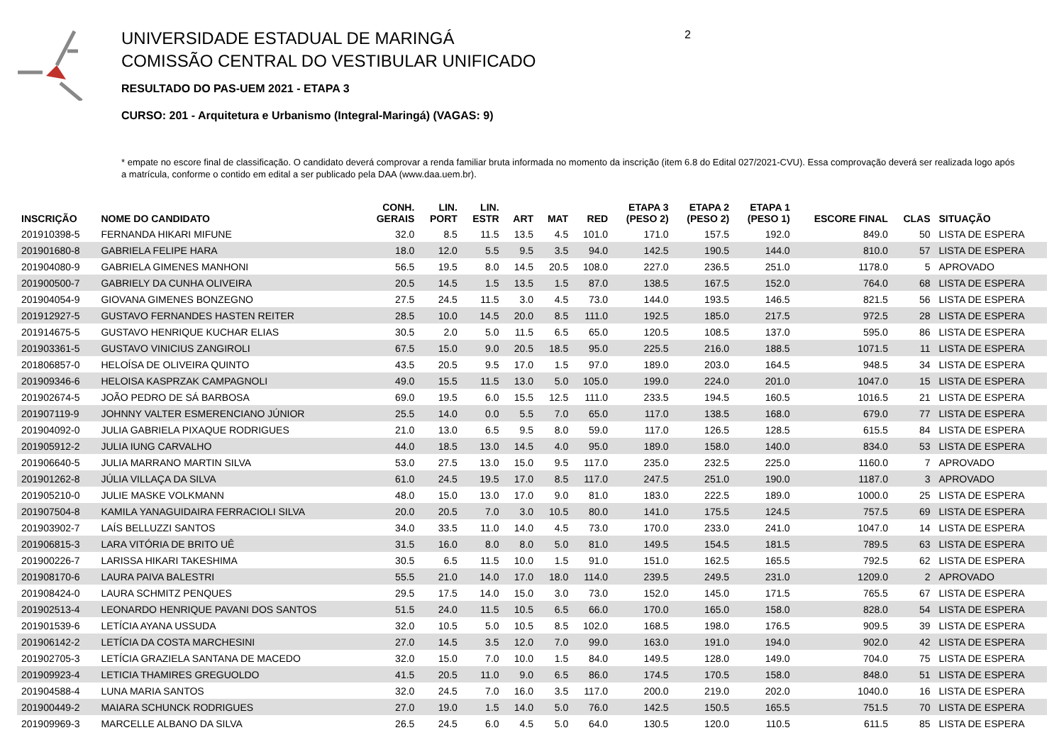2
UNIVERSIDADE ESTADUAL DE MARINGÁ
COMISSÃO CENTRAL DO VESTIBULAR UNIFICADO
RESULTADO DO PAS-UEM 2021 - ETAPA 3
CURSO: 201 - Arquitetura e Urbanismo (Integral-Maringá) (VAGAS: 9)
* empate no escore final de classificação. O candidato deverá comprovar a renda familiar bruta informada no momento da inscrição (item 6.8 do Edital 027/2021-CVU). Essa comprovação deverá ser realizada logo após a matrícula, conforme o contido em edital a ser publicado pela DAA (www.daa.uem.br).
| INSCRIÇÃO | NOME DO CANDIDATO | CONH. GERAIS | LIN. PORT | LIN. ESTR | ART | MAT | RED | ETAPA 3 (PESO 2) | ETAPA 2 (PESO 2) | ETAPA 1 (PESO 1) | ESCORE FINAL | CLAS | SITUAÇÃO |
| --- | --- | --- | --- | --- | --- | --- | --- | --- | --- | --- | --- | --- | --- |
| 201910398-5 | FERNANDA HIKARI MIFUNE | 32.0 | 8.5 | 11.5 | 13.5 | 4.5 | 101.0 | 171.0 | 157.5 | 192.0 | 849.0 | 50 | LISTA DE ESPERA |
| 201901680-8 | GABRIELA FELIPE HARA | 18.0 | 12.0 | 5.5 | 9.5 | 3.5 | 94.0 | 142.5 | 190.5 | 144.0 | 810.0 | 57 | LISTA DE ESPERA |
| 201904080-9 | GABRIELA GIMENES MANHONI | 56.5 | 19.5 | 8.0 | 14.5 | 20.5 | 108.0 | 227.0 | 236.5 | 251.0 | 1178.0 | 5 | APROVADO |
| 201900500-7 | GABRIELY DA CUNHA OLIVEIRA | 20.5 | 14.5 | 1.5 | 13.5 | 1.5 | 87.0 | 138.5 | 167.5 | 152.0 | 764.0 | 68 | LISTA DE ESPERA |
| 201904054-9 | GIOVANA GIMENES BONZEGNO | 27.5 | 24.5 | 11.5 | 3.0 | 4.5 | 73.0 | 144.0 | 193.5 | 146.5 | 821.5 | 56 | LISTA DE ESPERA |
| 201912927-5 | GUSTAVO FERNANDES HASTEN REITER | 28.5 | 10.0 | 14.5 | 20.0 | 8.5 | 111.0 | 192.5 | 185.0 | 217.5 | 972.5 | 28 | LISTA DE ESPERA |
| 201914675-5 | GUSTAVO HENRIQUE KUCHAR ELIAS | 30.5 | 2.0 | 5.0 | 11.5 | 6.5 | 65.0 | 120.5 | 108.5 | 137.0 | 595.0 | 86 | LISTA DE ESPERA |
| 201903361-5 | GUSTAVO VINICIUS ZANGIROLI | 67.5 | 15.0 | 9.0 | 20.5 | 18.5 | 95.0 | 225.5 | 216.0 | 188.5 | 1071.5 | 11 | LISTA DE ESPERA |
| 201806857-0 | HELOÍSA DE OLIVEIRA QUINTO | 43.5 | 20.5 | 9.5 | 17.0 | 1.5 | 97.0 | 189.0 | 203.0 | 164.5 | 948.5 | 34 | LISTA DE ESPERA |
| 201909346-6 | HELOISA KASPRZAK CAMPAGNOLI | 49.0 | 15.5 | 11.5 | 13.0 | 5.0 | 105.0 | 199.0 | 224.0 | 201.0 | 1047.0 | 15 | LISTA DE ESPERA |
| 201902674-5 | JOÃO PEDRO DE SÁ BARBOSA | 69.0 | 19.5 | 6.0 | 15.5 | 12.5 | 111.0 | 233.5 | 194.5 | 160.5 | 1016.5 | 21 | LISTA DE ESPERA |
| 201907119-9 | JOHNNY VALTER ESMERENCIANO JÚNIOR | 25.5 | 14.0 | 0.0 | 5.5 | 7.0 | 65.0 | 117.0 | 138.5 | 168.0 | 679.0 | 77 | LISTA DE ESPERA |
| 201904092-0 | JULIA GABRIELA PIXAQUE RODRIGUES | 21.0 | 13.0 | 6.5 | 9.5 | 8.0 | 59.0 | 117.0 | 126.5 | 128.5 | 615.5 | 84 | LISTA DE ESPERA |
| 201905912-2 | JULIA IUNG CARVALHO | 44.0 | 18.5 | 13.0 | 14.5 | 4.0 | 95.0 | 189.0 | 158.0 | 140.0 | 834.0 | 53 | LISTA DE ESPERA |
| 201906640-5 | JULIA MARRANO MARTIN SILVA | 53.0 | 27.5 | 13.0 | 15.0 | 9.5 | 117.0 | 235.0 | 232.5 | 225.0 | 1160.0 | 7 | APROVADO |
| 201901262-8 | JÚLIA VILLAÇA DA SILVA | 61.0 | 24.5 | 19.5 | 17.0 | 8.5 | 117.0 | 247.5 | 251.0 | 190.0 | 1187.0 | 3 | APROVADO |
| 201905210-0 | JULIE MASKE VOLKMANN | 48.0 | 15.0 | 13.0 | 17.0 | 9.0 | 81.0 | 183.0 | 222.5 | 189.0 | 1000.0 | 25 | LISTA DE ESPERA |
| 201907504-8 | KAMILA YANAGUIDAIRA FERRACIOLI SILVA | 20.0 | 20.5 | 7.0 | 3.0 | 10.5 | 80.0 | 141.0 | 175.5 | 124.5 | 757.5 | 69 | LISTA DE ESPERA |
| 201903902-7 | LAÍS BELLUZZI SANTOS | 34.0 | 33.5 | 11.0 | 14.0 | 4.5 | 73.0 | 170.0 | 233.0 | 241.0 | 1047.0 | 14 | LISTA DE ESPERA |
| 201906815-3 | LARA VITÓRIA DE BRITO UÊ | 31.5 | 16.0 | 8.0 | 8.0 | 5.0 | 81.0 | 149.5 | 154.5 | 181.5 | 789.5 | 63 | LISTA DE ESPERA |
| 201900226-7 | LARISSA HIKARI TAKESHIMA | 30.5 | 6.5 | 11.5 | 10.0 | 1.5 | 91.0 | 151.0 | 162.5 | 165.5 | 792.5 | 62 | LISTA DE ESPERA |
| 201908170-6 | LAURA PAIVA BALESTRI | 55.5 | 21.0 | 14.0 | 17.0 | 18.0 | 114.0 | 239.5 | 249.5 | 231.0 | 1209.0 | 2 | APROVADO |
| 201908424-0 | LAURA SCHMITZ PENQUES | 29.5 | 17.5 | 14.0 | 15.0 | 3.0 | 73.0 | 152.0 | 145.0 | 171.5 | 765.5 | 67 | LISTA DE ESPERA |
| 201902513-4 | LEONARDO HENRIQUE PAVANI DOS SANTOS | 51.5 | 24.0 | 11.5 | 10.5 | 6.5 | 66.0 | 170.0 | 165.0 | 158.0 | 828.0 | 54 | LISTA DE ESPERA |
| 201901539-6 | LETÍCIA AYANA USSUDA | 32.0 | 10.5 | 5.0 | 10.5 | 8.5 | 102.0 | 168.5 | 198.0 | 176.5 | 909.5 | 39 | LISTA DE ESPERA |
| 201906142-2 | LETÍCIA DA COSTA MARCHESINI | 27.0 | 14.5 | 3.5 | 12.0 | 7.0 | 99.0 | 163.0 | 191.0 | 194.0 | 902.0 | 42 | LISTA DE ESPERA |
| 201902705-3 | LETÍCIA GRAZIELA SANTANA DE MACEDO | 32.0 | 15.0 | 7.0 | 10.0 | 1.5 | 84.0 | 149.5 | 128.0 | 149.0 | 704.0 | 75 | LISTA DE ESPERA |
| 201909923-4 | LETICIA THAMIRES GREGUOLDO | 41.5 | 20.5 | 11.0 | 9.0 | 6.5 | 86.0 | 174.5 | 170.5 | 158.0 | 848.0 | 51 | LISTA DE ESPERA |
| 201904588-4 | LUNA MARIA SANTOS | 32.0 | 24.5 | 7.0 | 16.0 | 3.5 | 117.0 | 200.0 | 219.0 | 202.0 | 1040.0 | 16 | LISTA DE ESPERA |
| 201900449-2 | MAIARA SCHUNCK RODRIGUES | 27.0 | 19.0 | 1.5 | 14.0 | 5.0 | 76.0 | 142.5 | 150.5 | 165.5 | 751.5 | 70 | LISTA DE ESPERA |
| 201909969-3 | MARCELLE ALBANO DA SILVA | 26.5 | 24.5 | 6.0 | 4.5 | 5.0 | 64.0 | 130.5 | 120.0 | 110.5 | 611.5 | 85 | LISTA DE ESPERA |